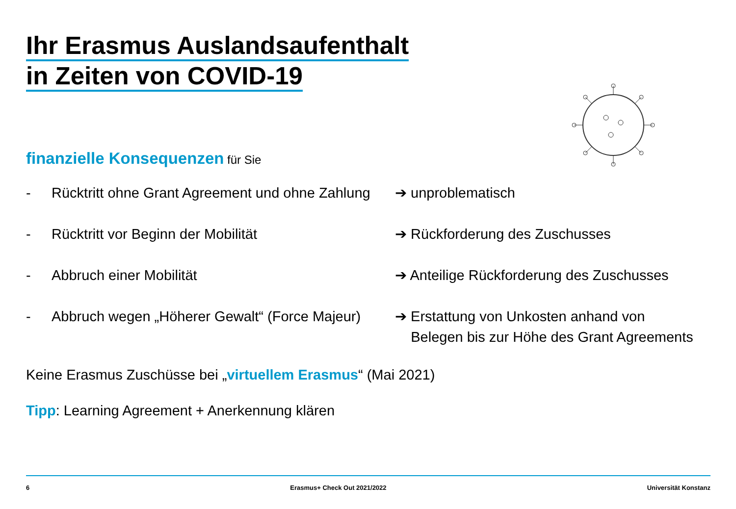Ihr Erasmus Auslandsaufenthalt
in Zeiten von COVID-19
finanzielle Konsequenzen für Sie
- Rücktritt ohne Grant Agreement und ohne Zahlung ➔ unproblematisch
- Rücktritt vor Beginn der Mobilität ➔ Rückforderung des Zuschusses
- Abbruch einer Mobilität ➔ Anteilige Rückforderung des Zuschusses
- Abbruch wegen „Höherer Gewalt“ (Force Majeur) ➔ Erstattung von Unkosten anhand von
Belegen bis zur Höhe des Grant Agreements
Keine Erasmus Zuschüsse bei „virtuellem Erasmus“ (Mai 2021)
Tipp: Learning Agreement + Anerkennung klären
6 Erasmus+ Check Out 2021/2022 Universität Konstanz